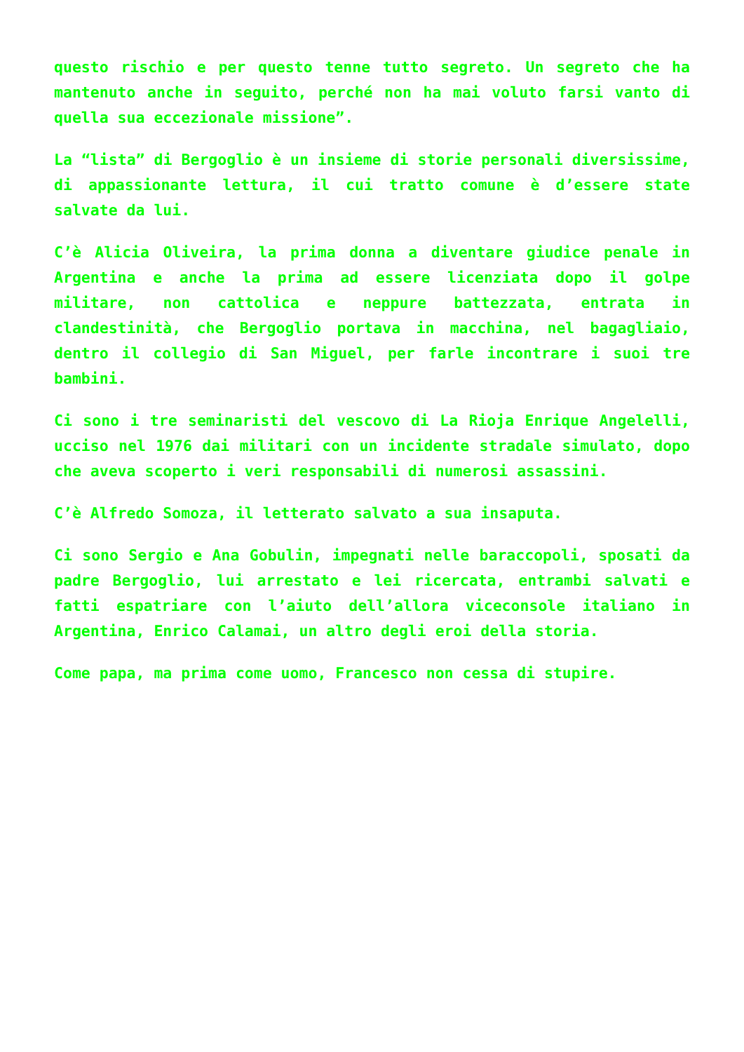questo rischio e per questo tenne tutto segreto. Un segreto che ha mantenuto anche in seguito, perché non ha mai voluto farsi vanto di quella sua eccezionale missione”.
La “lista” di Bergoglio è un insieme di storie personali diversissime, di appassionante lettura, il cui tratto comune è d’essere state salvate da lui.
C’è Alicia Oliveira, la prima donna a diventare giudice penale in Argentina e anche la prima ad essere licenziata dopo il golpe militare, non cattolica e neppure battezzata, entrata in clandestinità, che Bergoglio portava in macchina, nel bagagliaio, dentro il collegio di San Miguel, per farle incontrare i suoi tre bambini.
Ci sono i tre seminaristi del vescovo di La Rioja Enrique Angelelli, ucciso nel 1976 dai militari con un incidente stradale simulato, dopo che aveva scoperto i veri responsabili di numerosi assassini.
C’è Alfredo Somoza, il letterato salvato a sua insaputa.
Ci sono Sergio e Ana Gobulin, impegnati nelle baraccopoli, sposati da padre Bergoglio, lui arrestato e lei ricercata, entrambi salvati e fatti espatriare con l’aiuto dell’allora viceconsole italiano in Argentina, Enrico Calamai, un altro degli eroi della storia.
Come papa, ma prima come uomo, Francesco non cessa di stupire.